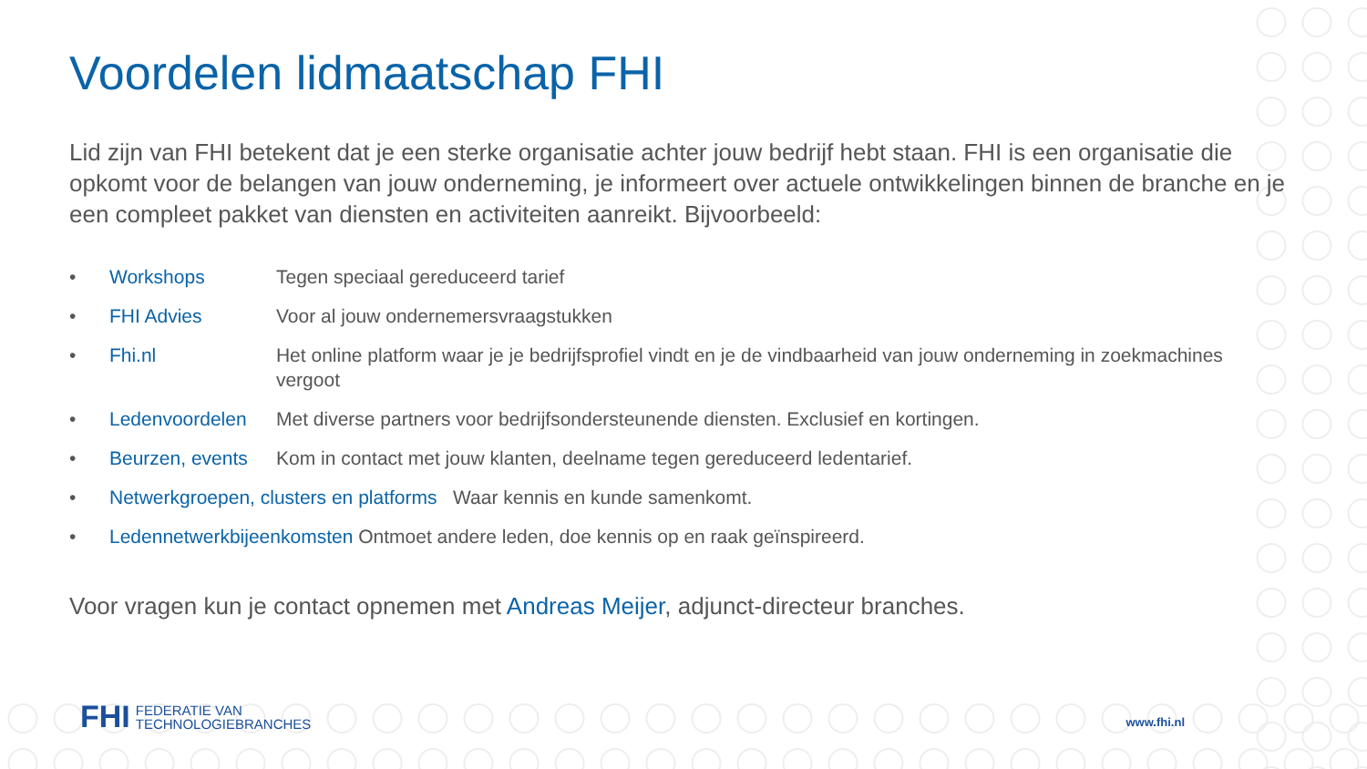Voordelen lidmaatschap FHI
Lid zijn van FHI betekent dat je een sterke organisatie achter jouw bedrijf hebt staan. FHI is een organisatie die opkomt voor de belangen van jouw onderneming, je informeert over actuele ontwikkelingen binnen de branche en je een compleet pakket van diensten en activiteiten aanreikt. Bijvoorbeeld:
• Workshops Tegen speciaal gereduceerd tarief
• FHI Advies Voor al jouw ondernemersvraagstukken
• Fhi.nl Het online platform waar je je bedrijfsprofiel vindt en je de vindbaarheid van jouw onderneming in zoekmachines vergoot
• Ledenvoordelen Met diverse partners voor bedrijfsondersteunende diensten. Exclusief en kortingen.
• Beurzen, events Kom in contact met jouw klanten, deelname tegen gereduceerd ledentarief.
• Netwerkgroepen, clusters en platforms Waar kennis en kunde samenkomt.
• Ledennetwerkbijeenkomsten Ontmoet andere leden, doe kennis op en raak geïnspireerd.
Voor vragen kun je contact opnemen met Andreas Meijer, adjunct-directeur branches.
FHI FEDERATIE VAN
TECHNOLOGIEBRANCHES
www.fhi.nl